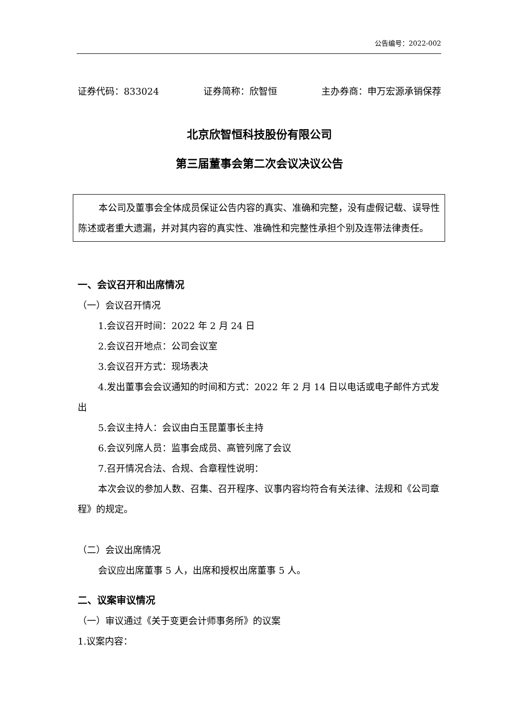公告编号：2022-002
证券代码：833024 证券简称：欣智恒 主办券商：申万宏源承销保荐
北京欣智恒科技股份有限公司
第三届董事会第二次会议决议公告
本公司及董事会全体成员保证公告内容的真实、准确和完整，没有虚假记载、误导性陈述或者重大遗漏，并对其内容的真实性、准确性和完整性承担个别及连带法律责任。
一、会议召开和出席情况
（一）会议召开情况
1.会议召开时间：2022 年 2 月 24 日
2.会议召开地点：公司会议室
3.会议召开方式：现场表决
4.发出董事会会议通知的时间和方式：2022 年 2 月 14 日以电话或电子邮件方式发出
5.会议主持人：会议由白玉昆董事长主持
6.会议列席人员：监事会成员、高管列席了会议
7.召开情况合法、合规、合章程性说明：
本次会议的参加人数、召集、召开程序、议事内容均符合有关法律、法规和《公司章程》的规定。
（二）会议出席情况
会议应出席董事 5 人，出席和授权出席董事 5 人。
二、议案审议情况
（一）审议通过《关于变更会计师事务所》的议案
1.议案内容：